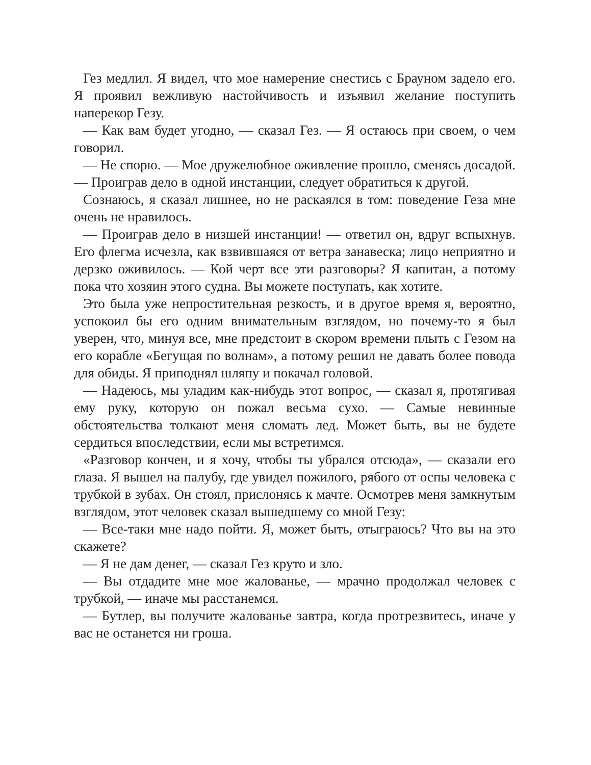Гез медлил. Я видел, что мое намерение снестись с Брауном задело его. Я проявил вежливую настойчивость и изъявил желание поступить наперекор Гезу.
— Как вам будет угодно, — сказал Гез. — Я остаюсь при своем, о чем говорил.
— Не спорю. — Мое дружелюбное оживление прошло, сменясь досадой. — Проиграв дело в одной инстанции, следует обратиться к другой.
Сознаюсь, я сказал лишнее, но не раскаялся в том: поведение Геза мне очень не нравилось.
— Проиграв дело в низшей инстанции! — ответил он, вдруг вспыхнув. Его флегма исчезла, как взвившаяся от ветра занавеска; лицо неприятно и дерзко оживилось. — Кой черт все эти разговоры? Я капитан, а потому пока что хозяин этого судна. Вы можете поступать, как хотите.
Это была уже непростительная резкость, и в другое время я, вероятно, успокоил бы его одним внимательным взглядом, но почему-то я был уверен, что, минуя все, мне предстоит в скором времени плыть с Гезом на его корабле «Бегущая по волнам», а потому решил не давать более повода для обиды. Я приподнял шляпу и покачал головой.
— Надеюсь, мы уладим как-нибудь этот вопрос, — сказал я, протягивая ему руку, которую он пожал весьма сухо. — Самые невинные обстоятельства толкают меня сломать лед. Может быть, вы не будете сердиться впоследствии, если мы встретимся.
«Разговор кончен, и я хочу, чтобы ты убрался отсюда», — сказали его глаза. Я вышел на палубу, где увидел пожилого, рябого от оспы человека с трубкой в зубах. Он стоял, прислонясь к мачте. Осмотрев меня замкнутым взглядом, этот человек сказал вышедшему со мной Гезу:
— Все-таки мне надо пойти. Я, может быть, отыграюсь? Что вы на это скажете?
— Я не дам денег, — сказал Гез круто и зло.
— Вы отдадите мне мое жалованье, — мрачно продолжал человек с трубкой, — иначе мы расстанемся.
— Бутлер, вы получите жалованье завтра, когда протрезвитесь, иначе у вас не останется ни гроша.